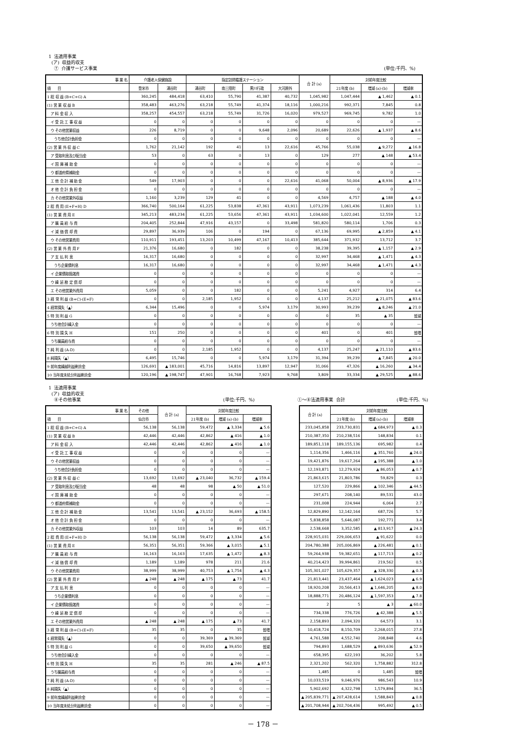1 法適用事業
(ア) 収益的収支
⑦ 介護サービス事業 (単位:千円、%)
| 事 業 名 | 介護老人保健施設 | | 指定訪問看護ステーション | | | | 合 計 (a) | 対前年度比較 | | |
| --- | --- | --- | --- | --- | --- | --- | --- | --- | --- | --- |
| 項 目 | 登米市 | 涌谷町 | 涌谷町 | 南三陸町 | 黒川行政 | 大河原外 | | 21年度 (b) | 増減 (a)-(b) | 増減率 |
| 1 総 収 益 (B+C+G) A | 360,245 | 484,418 | 63,410 | 55,790 | 41,387 | 40,732 | 1,045,982 | 1,047,444 | ▲ 1,462 | ▲ 0.1 |
| (1) 営 業 収 益 B | 358,483 | 463,276 | 63,218 | 55,749 | 41,374 | 18,116 | 1,000,216 | 992,371 | 7,845 | 0.8 |
| ア 料 金 収 入 | 358,257 | 454,557 | 63,218 | 55,749 | 31,726 | 16,020 | 979,527 | 969,745 | 9,782 | 1.0 |
| イ 受 託 工 事 収 益 | 0 | 0 | 0 | 0 | 0 | 0 | 0 | 0 | 0 | — |
| ウ その他営業収益 | 226 | 8,719 | 0 | 0 | 9,648 | 2,096 | 20,689 | 22,626 | ▲ 1,937 | ▲ 8.6 |
| うち他会計負担金 | 0 | 0 | 0 | 0 | 0 | 0 | 0 | 0 | 0 | — |
| (2) 営 業 外 収 益 C | 1,762 | 21,142 | 192 | 41 | 13 | 22,616 | 45,766 | 55,038 | ▲ 9,272 | ▲ 16.8 |
| ア 受取利息及び配当金 | 53 | 0 | 63 | 0 | 13 | 0 | 129 | 277 | ▲ 148 | ▲ 53.4 |
| イ 国 庫 補 助 金 | 0 | 0 | 0 | 0 | 0 | 0 | 0 | 0 | 0 | — |
| ウ 都道府県補助金 | 0 | 0 | 0 | 0 | 0 | 0 | 0 | 0 | 0 | — |
| エ 他 会 計 補 助 金 | 549 | 17,903 | 0 | 0 | 0 | 22,616 | 41,068 | 50,004 | ▲ 8,936 | ▲ 17.9 |
| オ 他 会 計 負 担 金 | 0 | 0 | 0 | 0 | 0 | 0 | 0 | 0 | 0 | — |
| カ その他営業外収益 | 1,160 | 3,239 | 129 | 41 | 0 | 0 | 4,569 | 4,757 | ▲ 188 | ▲ 4.0 |
| 2 総 費 用 (E+F+H) D | 366,740 | 500,164 | 61,225 | 53,838 | 47,361 | 43,911 | 1,073,239 | 1,061,436 | 11,803 | 1.1 |
| (1) 営 業 費 用 E | 345,213 | 483,234 | 61,225 | 53,656 | 47,361 | 43,911 | 1,034,600 | 1,022,041 | 12,559 | 1.2 |
| ア 職 員 給 与 費 | 204,405 | 252,844 | 47,916 | 43,157 | 0 | 33,498 | 581,820 | 580,114 | 1,706 | 0.3 |
| イ 減 価 償 却 費 | 29,897 | 36,939 | 106 | 0 | 194 | 0 | 67,136 | 69,995 | ▲ 2,859 | ▲ 4.1 |
| ウ その他営業費用 | 110,911 | 193,451 | 13,203 | 10,499 | 47,167 | 10,413 | 385,644 | 371,932 | 13,712 | 3.7 |
| (2) 営 業 外 費 用 F | 21,376 | 16,680 | 0 | 182 | 0 | 0 | 38,238 | 39,395 | ▲ 1,157 | ▲ 2.9 |
| ア 支 払 利 息 | 16,317 | 16,680 | 0 | 0 | 0 | 0 | 32,997 | 34,468 | ▲ 1,471 | ▲ 4.3 |
| うち企業債利息 | 16,317 | 16,680 | 0 | 0 | 0 | 0 | 32,997 | 34,468 | ▲ 1,471 | ▲ 4.3 |
| イ 企業債取扱諸費 | 0 | 0 | 0 | 0 | 0 | 0 | 0 | 0 | 0 | — |
| ウ 繰 延 勘 定 償 却 | 0 | 0 | 0 | 0 | 0 | 0 | 0 | 0 | 0 | — |
| エ その他営業外費用 | 5,059 | 0 | 0 | 182 | 0 | 0 | 5,241 | 4,927 | 314 | 6.4 |
| 3 経 常 利 益 (B+C)-(E+F) | 0 | 0 | 2,185 | 1,952 | 0 | 0 | 4,137 | 25,212 | ▲ 21,075 | ▲ 83.6 |
| 4 経常損失（▲） | 6,344 | 15,496 | 0 | 0 | 5,974 | 3,179 | 30,993 | 39,239 | ▲ 8,246 | ▲ 21.0 |
| 5 特 別 利 益 G | 0 | 0 | 0 | 0 | 0 | 0 | 0 | 35 | ▲ 35 | 皆減 |
| うち他会計繰入金 | 0 | 0 | 0 | 0 | 0 | 0 | 0 | 0 | 0 | — |
| 6 特 別 損 失 H | 151 | 250 | 0 | 0 | 0 | 0 | 401 | 0 | 401 | 皆増 |
| うち職員給与費 | 0 | 0 | 0 | 0 | 0 | 0 | 0 | 0 | 0 | — |
| 7 純 利 益 (A-D) | 0 | 0 | 2,185 | 1,952 | 0 | 0 | 4,137 | 25,247 | ▲ 21,110 | ▲ 83.6 |
| 8 純損失（▲） | 6,495 | 15,746 | 0 | 0 | 5,974 | 3,179 | 31,394 | 39,239 | ▲ 7,845 | ▲ 20.0 |
| 9 前年度繰越利益剰余金 | 126,691 | ▲ 183,001 | 45,716 | 14,816 | 13,897 | 12,947 | 31,066 | 47,326 | ▲ 16,260 | ▲ 34.4 |
| 10 当年度未処分利益剰余金 | 120,196 | ▲ 198,747 | 47,901 | 16,768 | 7,923 | 9,768 | 3,809 | 33,334 | ▲ 29,525 | ▲ 88.6 |
1 法適用事業
(ア) 収益的収支
⑧その他事業 (単位:千円、%) ①～⑧法適用事業 合計 (単位:千円、%)
| 事 業 名 | その他 | 合 計 (a) | 対前年度比較 | | |
| --- | --- | --- | --- | --- | --- |
| 項 目 | 仙台市 | | 21年度 (b) | 増減 (a)-(b) | 増減率 |
| 1 総 収 益 (B+C+G) A | 56,138 | 56,138 | 59,472 | ▲ 3,334 | ▲ 5.6 |
| (1) 営 業 収 益 B | 42,446 | 42,446 | 42,862 | ▲ 416 | ▲ 1.0 |
| ア 料 金 収 入 | 42,446 | 42,446 | 42,862 | ▲ 416 | ▲ 1.0 |
| イ 受 託 工 事 収 益 | 0 | 0 | 0 | 0 | — |
| ウ その他営業収益 | 0 | 0 | 0 | 0 | — |
| うち他会計負担金 | 0 | 0 | 0 | 0 | — |
| (2) 営 業 外 収 益 C | 13,692 | 13,692 | ▲ 23,040 | 36,732 | ▲ 159.4 |
| ア 受取利息及び配当金 | 48 | 48 | 98 | ▲ 50 | ▲ 51.0 |
| イ 国 庫 補 助 金 | 0 | 0 | 0 | 0 | — |
| ウ 都道府県補助金 | 0 | 0 | 0 | 0 | — |
| エ 他 会 計 補 助 金 | 13,541 | 13,541 | ▲ 23,152 | 36,693 | ▲ 158.5 |
| オ 他 会 計 負 担 金 | 0 | 0 | 0 | 0 | — |
| カ その他営業外収益 | 103 | 103 | 14 | 89 | 635.7 |
| 2 総 費 用 (E+F+H) D | 56,138 | 56,138 | 59,472 | ▲ 3,334 | ▲ 5.6 |
| (1) 営 業 費 用 E | 56,351 | 56,351 | 59,366 | ▲ 3,015 | ▲ 5.1 |
| ア 職 員 給 与 費 | 16,163 | 16,163 | 17,635 | ▲ 1,472 | ▲ 8.3 |
| イ 減 価 償 却 費 | 1,189 | 1,189 | 978 | 211 | 21.6 |
| ウ その他営業費用 | 38,999 | 38,999 | 40,753 | ▲ 1,754 | ▲ 4.3 |
| (2) 営 業 外 費 用 F | ▲ 248 | ▲ 248 | ▲ 175 | ▲ 73 | 41.7 |
| ア 支 払 利 息 | 0 | 0 | 0 | 0 | — |
| うち企業債利息 | 0 | 0 | 0 | 0 | — |
| イ 企業債取扱諸費 | 0 | 0 | 0 | 0 | — |
| ウ 繰 延 勘 定 償 却 | 0 | 0 | 0 | 0 | — |
| エ その他営業外費用 | ▲ 248 | ▲ 248 | ▲ 175 | ▲ 73 | 41.7 |
| 3 経 常 利 益 (B+C)-(E+F) | 35 | 35 | 0 | 35 | 皆増 |
| 4 経常損失（▲） | 0 | 0 | 39,369 | ▲ 39,369 | 皆減 |
| 5 特 別 利 益 G | 0 | 0 | 39,650 | ▲ 39,650 | 皆減 |
| うち他会計繰入金 | 0 | 0 | 0 | 0 | — |
| 6 特 別 損 失 H | 35 | 35 | 281 | ▲ 246 | ▲ 87.5 |
| うち職員給与費 | 0 | 0 | 0 | 0 | — |
| 7 純 利 益 (A-D) | 0 | 0 | 0 | 0 | — |
| 8 純損失（▲） | 0 | 0 | 0 | 0 | — |
| 9 前年度繰越利益剰余金 | 0 | 0 | 0 | 0 | — |
| 10 当年度未処分利益剰余金 | 0 | 0 | 0 | 0 | — |
| 合 計 (a) | 対前年度比較 | | |
| --- | --- | --- | --- |
| | 21年度 (b) | 増減 (a)-(b) | 増減率 |
| 233,045,858 | 233,730,831 | ▲ 684,973 | ▲ 0.3 |
| 210,387,350 | 210,238,516 | 148,834 | 0.1 |
| 189,851,118 | 189,155,136 | 695,982 | 0.4 |
| 1,114,356 | 1,466,116 | ▲ 351,760 | ▲ 24.0 |
| 19,421,876 | 19,617,264 | ▲ 195,388 | ▲ 1.0 |
| 12,193,871 | 12,279,924 | ▲ 86,053 | ▲ 0.7 |
| 21,863,615 | 21,803,786 | 59,829 | 0.3 |
| 127,520 | 229,866 | ▲ 102,346 | ▲ 44.5 |
| 297,671 | 208,140 | 89,531 | 43.0 |
| 231,008 | 224,944 | 6,064 | 2.7 |
| 12,829,890 | 12,142,164 | 687,726 | 5.7 |
| 5,838,858 | 5,646,087 | 192,771 | 3.4 |
| 2,538,668 | 3,352,585 | ▲ 813,917 | ▲ 24.3 |
| 228,915,031 | 229,006,653 | ▲ 91,622 | 0.0 |
| 204,780,388 | 205,006,869 | ▲ 226,481 | ▲ 0.1 |
| 59,264,938 | 59,382,651 | ▲ 117,713 | ▲ 0.2 |
| 40,214,423 | 39,994,861 | 219,562 | 0.5 |
| 105,301,027 | 105,629,357 | ▲ 328,330 | ▲ 0.3 |
| 21,813,441 | 23,437,464 | ▲ 1,624,023 | ▲ 6.9 |
| 18,920,208 | 20,566,413 | ▲ 1,646,205 | ▲ 8.0 |
| 18,888,771 | 20,486,124 | ▲ 1,597,353 | ▲ 7.8 |
| 2 | 5 | ▲ 3 | ▲ 60.0 |
| 734,338 | 776,726 | ▲ 42,388 | ▲ 5.5 |
| 2,158,893 | 2,094,320 | 64,573 | 3.1 |
| 10,418,724 | 8,150,709 | 2,268,015 | 27.8 |
| 4,761,588 | 4,552,740 | 208,848 | 4.6 |
| 794,893 | 1,688,529 | ▲ 893,636 | ▲ 52.9 |
| 658,395 | 622,193 | 36,202 | 5.8 |
| 2,321,202 | 562,320 | 1,758,882 | 312.8 |
| 1,485 | 0 | 1,485 | 皆増 |
| 10,033,519 | 9,046,976 | 986,543 | 10.9 |
| 5,902,692 | 4,322,798 | 1,579,894 | 36.5 |
| ▲ 205,839,771 | ▲ 207,428,614 | 1,588,843 | ▲ 0.8 |
| ▲ 201,708,944 | ▲ 202,704,436 | 995,492 | ▲ 0.5 |
－ 178 －